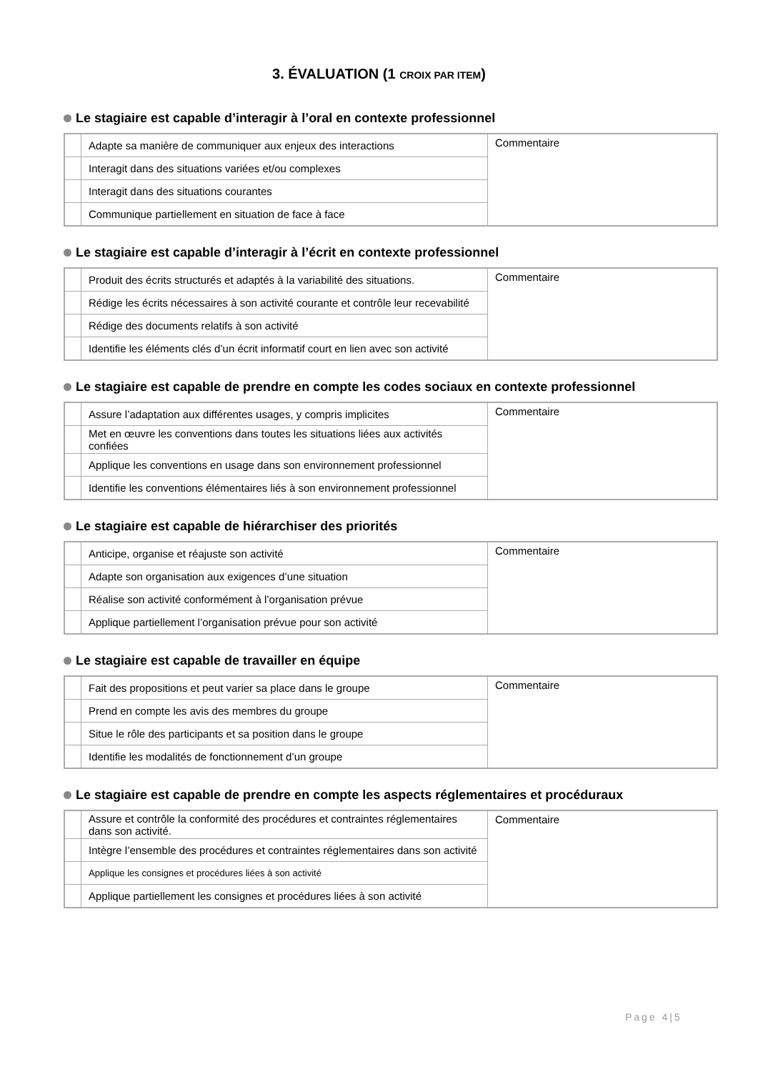3. ÉVALUATION (1 CROIX PAR ITEM)
Le stagiaire est capable d’interagir à l’oral en contexte professionnel
| | Adapte sa manière de communiquer aux enjeux des interactions | Commentaire |
| | Interagit dans des situations variées et/ou complexes | |
| | Interagit dans des situations courantes | |
| | Communique partiellement en situation de face à face | |
Le stagiaire est capable d’interagir à l’écrit en contexte professionnel
| | Produit des écrits structurés et adaptés à la variabilité des situations. | Commentaire |
| | Rédige les écrits nécessaires à son activité courante et contrôle leur recevabilité | |
| | Rédige des documents relatifs à son activité | |
| | Identifie les éléments clés d’un écrit informatif court en lien avec son activité | |
Le stagiaire est capable de prendre en compte les codes sociaux en contexte professionnel
| | Assure l’adaptation aux différentes usages, y compris implicites | Commentaire |
| | Met en œuvre les conventions dans toutes les situations liées aux activités confiées | |
| | Applique les conventions en usage dans son environnement professionnel | |
| | Identifie les conventions élémentaires liés à son environnement professionnel | |
Le stagiaire est capable de hiérarchiser des priorités
| | Anticipe, organise et réajuste son activité | Commentaire |
| | Adapte son organisation aux exigences d’une situation | |
| | Réalise son activité conformément à l’organisation prévue | |
| | Applique partiellement l’organisation prévue pour son activité | |
Le stagiaire est capable de travailler en équipe
| | Fait des propositions et peut varier sa place dans le groupe | Commentaire |
| | Prend en compte les avis des membres du groupe | |
| | Situe le rôle des participants et sa position dans le groupe | |
| | Identifie les modalités de fonctionnement d’un groupe | |
Le stagiaire est capable de prendre en compte les aspects réglementaires et procéduraux
| | Assure et contrôle la conformité des procédures et contraintes réglementaires dans son activité. | Commentaire |
| | Intègre l’ensemble des procédures et contraintes réglementaires dans son activité | |
| | Applique les consignes et procédures liées à son activité | |
| | Applique partiellement les consignes et procédures liées à son activité | |
Page 4|5